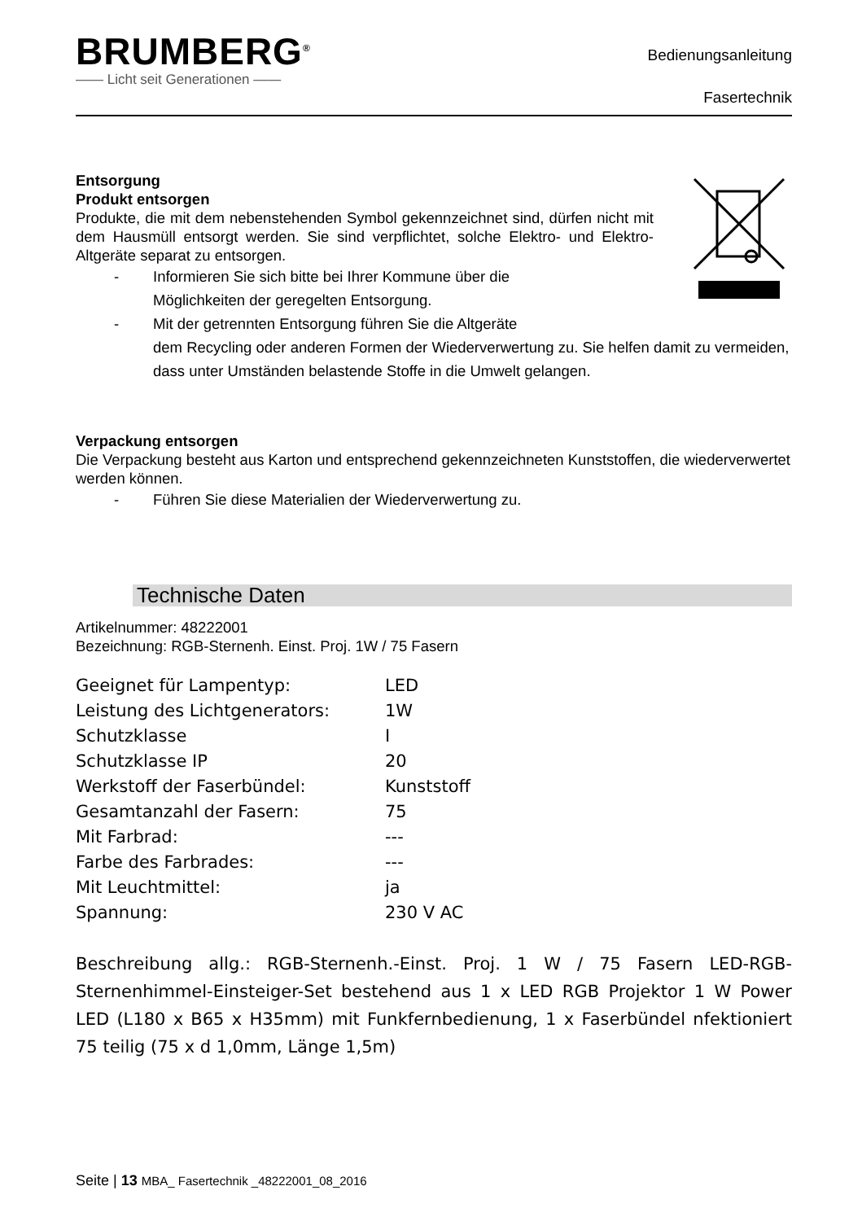BRUMBERG<sup>®</sup>
—— Licht seit Generationen ——
Bedienungsanleitung
Fasertechnik
Entsorgung
Produkt entsorgen
Produkte, die mit dem nebenstehenden Symbol gekennzeichnet sind, dürfen nicht mit dem Hausmüll entsorgt werden. Sie sind verpflichtet, solche Elektro- und Elektro-Altgeräte separat zu entsorgen.
- Informieren Sie sich bitte bei Ihrer Kommune über die
Möglichkeiten der geregelten Entsorgung.
- Mit der getrennten Entsorgung führen Sie die Altgeräte
dem Recycling oder anderen Formen der Wiederverwertung zu. Sie helfen damit zu vermeiden, dass unter Umständen belastende Stoffe in die Umwelt gelangen.
Verpackung entsorgen
Die Verpackung besteht aus Karton und entsprechend gekennzeichneten Kunststoffen, die wiederverwertet werden können.
- Führen Sie diese Materialien der Wiederverwertung zu.
Technische Daten
Artikelnummer: 48222001
Bezeichnung: RGB-Sternenh. Einst. Proj. 1W / 75 Fasern
| Geeignet für Lampentyp: | LED |
| Leistung des Lichtgenerators: | 1W |
| Schutzklasse | I |
| Schutzklasse IP | 20 |
| Werkstoff der Faserbündel: | Kunststoff |
| Gesamtanzahl der Fasern: | 75 |
| Mit Farbrad: | --- |
| Farbe des Farbrades: | --- |
| Mit Leuchtmittel: | ja |
| Spannung: | 230 V AC |
Beschreibung allg.: RGB-Sternenh.-Einst. Proj. 1 W / 75 Fasern LED-RGB-Sternenhimmel-Einsteiger-Set bestehend aus 1 x LED RGB Projektor 1 W Power LED (L180 x B65 x H35mm) mit Funkfernbedienung, 1 x Faserbündel nfektioniert 75 teilig (75 x d 1,0mm, Länge 1,5m)
Seite | 13 MBA_ Fasertechnik _48222001_08_2016